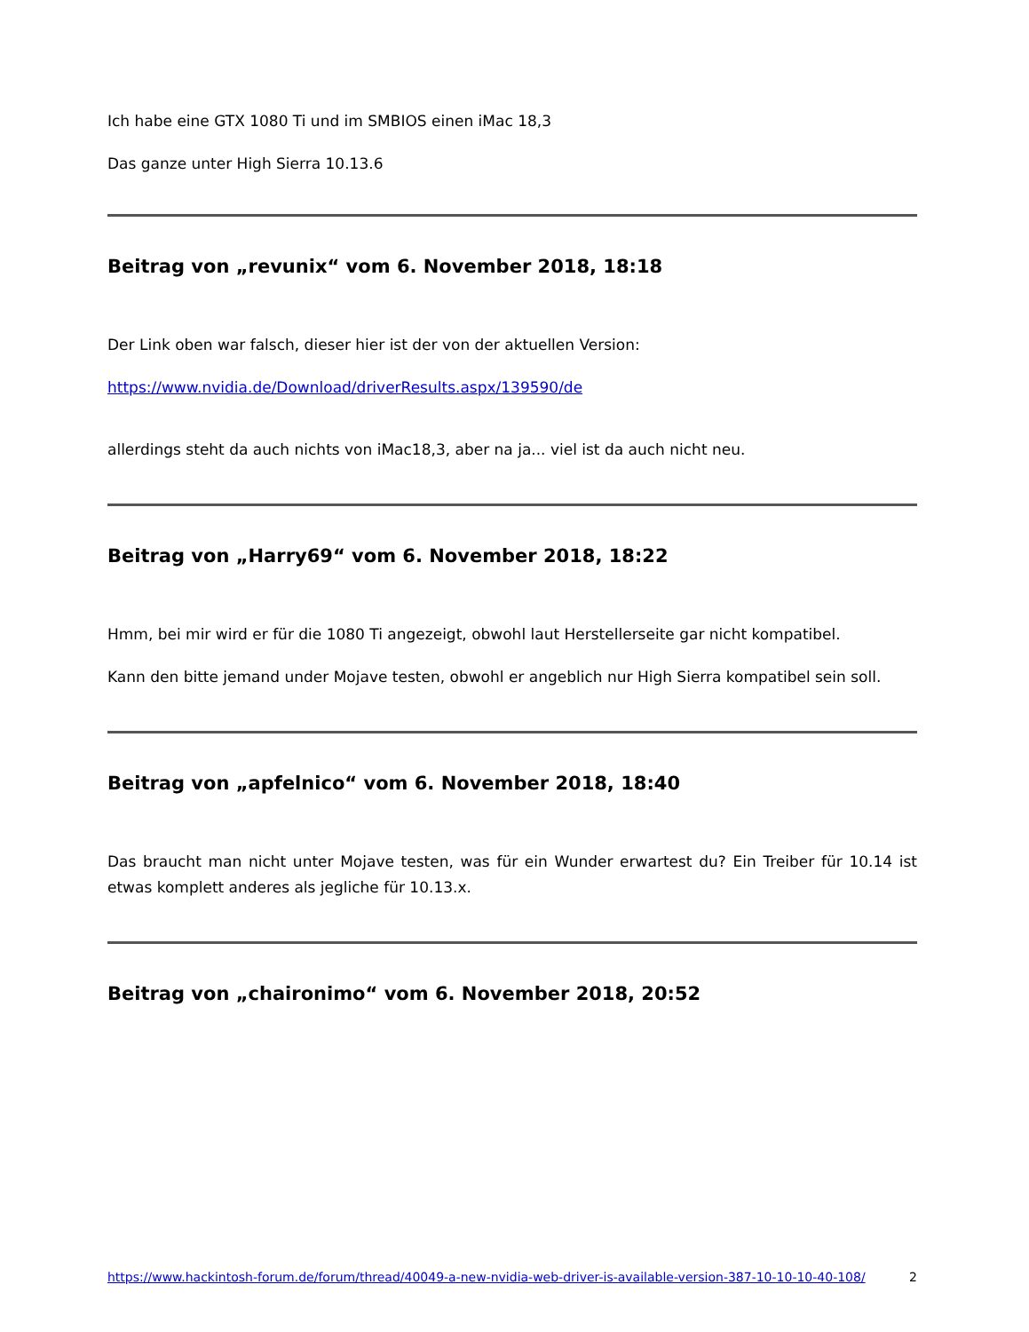Ich habe eine GTX 1080 Ti und im SMBIOS einen iMac 18,3
Das ganze unter High Sierra 10.13.6
Beitrag von „revunix“ vom 6. November 2018, 18:18
Der Link oben war falsch, dieser hier ist der von der aktuellen Version:
https://www.nvidia.de/Download/driverResults.aspx/139590/de
allerdings steht da auch nichts von iMac18,3, aber na ja... viel ist da auch nicht neu.
Beitrag von „Harry69“ vom 6. November 2018, 18:22
Hmm, bei mir wird er für die 1080 Ti angezeigt, obwohl laut Herstellerseite gar nicht kompatibel.
Kann den bitte jemand under Mojave testen, obwohl er angeblich nur High Sierra kompatibel sein soll.
Beitrag von „apfelnico“ vom 6. November 2018, 18:40
Das braucht man nicht unter Mojave testen, was für ein Wunder erwartest du? Ein Treiber für 10.14 ist etwas komplett anderes als jegliche für 10.13.x.
Beitrag von „chaironimo“ vom 6. November 2018, 20:52
https://www.hackintosh-forum.de/forum/thread/40049-a-new-nvidia-web-driver-is-available-version-387-10-10-10-40-108/ 2